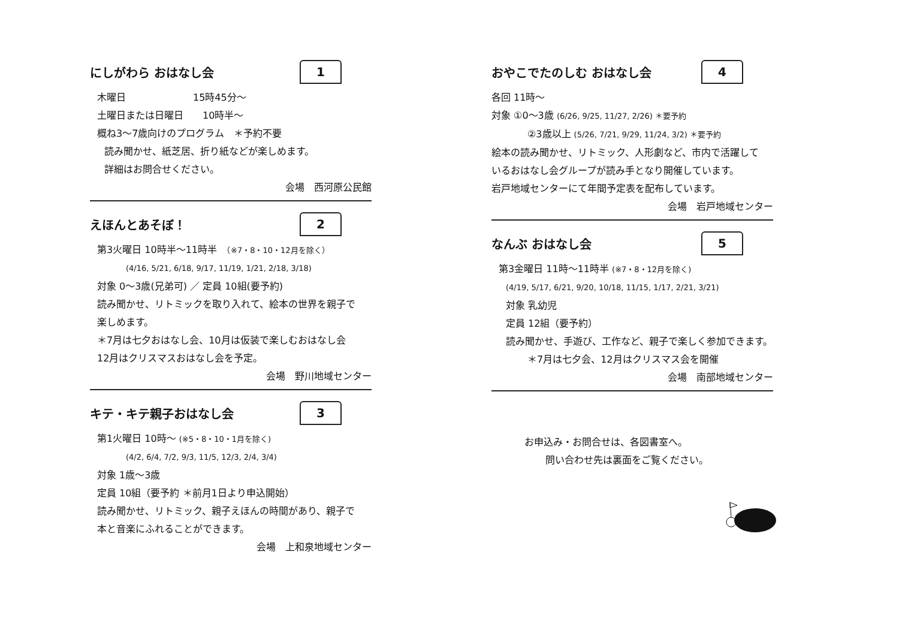にしがわら おはなし会 1
木曜日　　　　　　　15時45分～
土曜日または日曜日　　10時半～
概ね3～7歳向けのプログラム　＊予約不要
読み聞かせ、紙芝居、折り紙などが楽しめます。
詳細はお問合せください。
会場　西河原公民館
えほんとあそぼ！ 2
第3火曜日 10時半～11時半　（※7・8・10・12月を除く）
(4/16, 5/21, 6/18, 9/17, 11/19, 1/21, 2/18, 3/18)
対象 0～3歳(兄弟可) ／ 定員 10組(要予約)
読み聞かせ、リトミックを取り入れて、絵本の世界を親子で
楽しめます。
＊7月は七夕おはなし会、10月は仮装で楽しむおはなし会
12月はクリスマスおはなし会を予定。
会場　野川地域センター
キテ・キテ親子おはなし会 3
第1火曜日 10時～ (※5・8・10・1月を除く)
(4/2, 6/4, 7/2, 9/3, 11/5, 12/3, 2/4, 3/4)
対象 1歳～3歳
定員 10組（要予約 ＊前月1日より申込開始）
読み聞かせ、リトミック、親子えほんの時間があり、親子で
本と音楽にふれることができます。
会場　上和泉地域センター
おやこでたのしむ おはなし会 4
各回 11時～
対象 ①0～3歳 (6/26, 9/25, 11/27, 2/26) ＊要予約
②3歳以上 (5/26, 7/21, 9/29, 11/24, 3/2) ＊要予約
絵本の読み聞かせ、リトミック、人形劇など、市内で活躍して
いるおはなし会グループが読み手となり開催しています。
岩戸地域センターにて年間予定表を配布しています。
会場　岩戸地域センター
なんぶ おはなし会 5
第3金曜日 11時～11時半 (※7・8・12月を除く)
(4/19, 5/17, 6/21, 9/20, 10/18, 11/15, 1/17, 2/21, 3/21)
対象 乳幼児
定員 12組（要予約）
読み聞かせ、手遊び、工作など、親子で楽しく参加できます。
＊7月は七夕会、12月はクリスマス会を開催
会場　南部地域センター
お申込み・お問合せは、各図書室へ。
問い合わせ先は裏面をご覧ください。